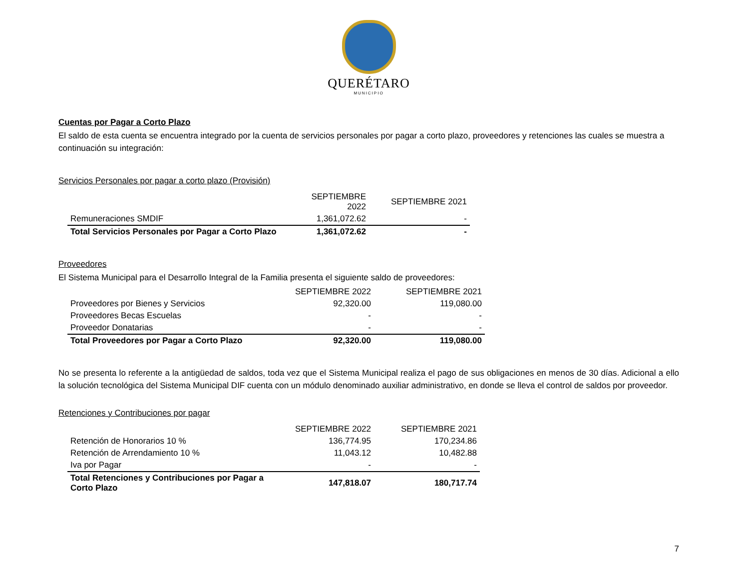QUERÉTARO
MUNICIPIO
Cuentas por Pagar a Corto Plazo
El saldo de esta cuenta se encuentra integrado por la cuenta de servicios personales por pagar a corto plazo, proveedores y retenciones las cuales se muestra a continuación su integración:
Servicios Personales por pagar a corto plazo (Provisión)
| | SEPTIEMBRE 2022 | SEPTIEMBRE 2021 |
| Remuneraciones SMDIF | 1,361,072.62 | - |
| Total Servicios Personales por Pagar a Corto Plazo | 1,361,072.62 | - |
Proveedores
El Sistema Municipal para el Desarrollo Integral de la Familia presenta el siguiente saldo de proveedores:
| | SEPTIEMBRE 2022 | SEPTIEMBRE 2021 |
| Proveedores por Bienes y Servicios | 92,320.00 | 119,080.00 |
| Proveedores Becas Escuelas | - | - |
| Proveedor Donatarias | - | - |
| Total Proveedores por Pagar a Corto Plazo | 92,320.00 | 119,080.00 |
No se presenta lo referente a la antigüedad de saldos, toda vez que el Sistema Municipal realiza el pago de sus obligaciones en menos de 30 días. Adicional a ello la solución tecnológica del Sistema Municipal DIF cuenta con un módulo denominado auxiliar administrativo, en donde se lleva el control de saldos por proveedor.
Retenciones y Contribuciones por pagar
| | SEPTIEMBRE 2022 | SEPTIEMBRE 2021 |
| Retención de Honorarios 10 % | 136,774.95 | 170,234.86 |
| Retención de Arrendamiento 10 % | 11,043.12 | 10,482.88 |
| Iva por Pagar | - | - |
| Total Retenciones y Contribuciones por Pagar a Corto Plazo | 147,818.07 | 180,717.74 |
7